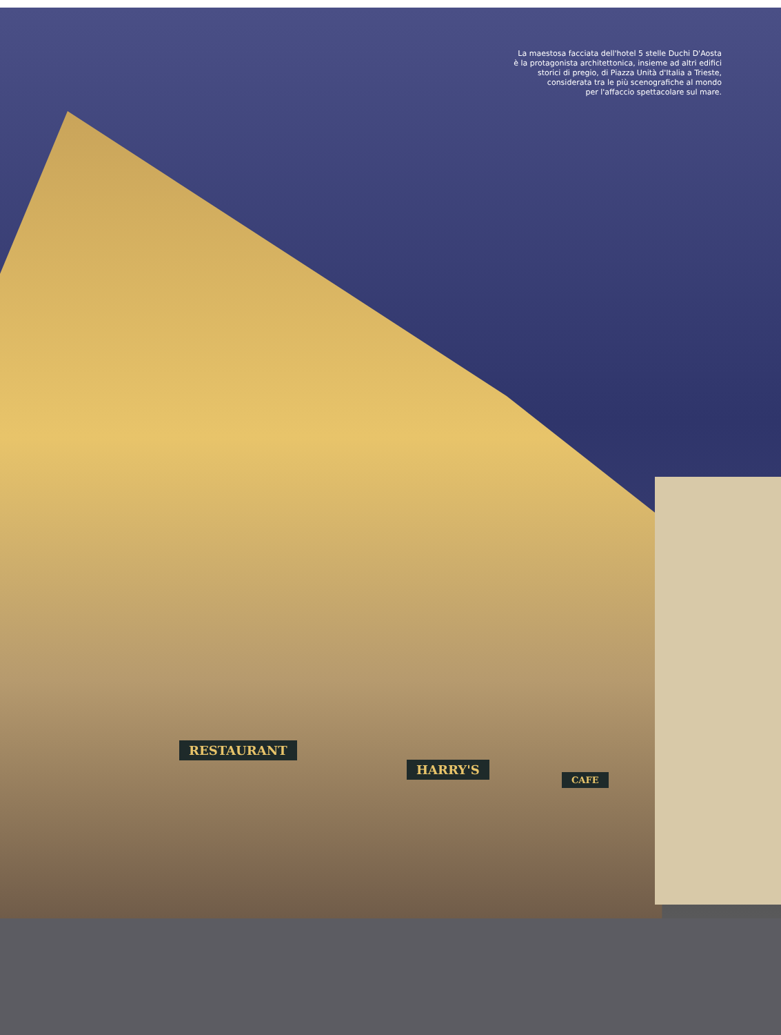La maestosa facciata dell'hotel 5 stelle Duchi D'Aosta
è la protagonista architettonica, insieme ad altri edifici
storici di pregio, di Piazza Unità d'Italia a Trieste,
considerata tra le più scenografiche al mondo
per l'affaccio spettacolare sul mare.
RESTAURANT
HARRY'S
CAFE